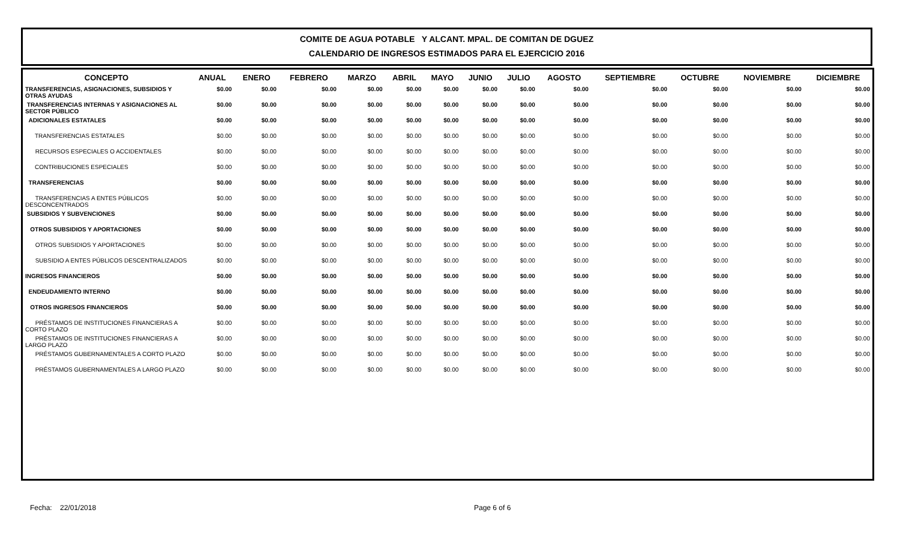COMITE DE AGUA POTABLE Y ALCANT. MPAL. DE COMITAN DE DGUEZ
CALENDARIO DE INGRESOS ESTIMADOS PARA EL EJERCICIO 2016
| CONCEPTO | ANUAL | ENERO | FEBRERO | MARZO | ABRIL | MAYO | JUNIO | JULIO | AGOSTO | SEPTIEMBRE | OCTUBRE | NOVIEMBRE | DICIEMBRE |
| --- | --- | --- | --- | --- | --- | --- | --- | --- | --- | --- | --- | --- | --- |
| TRANSFERENCIAS, ASIGNACIONES, SUBSIDIOS Y OTRAS AYUDAS | $0.00 | $0.00 | $0.00 | $0.00 | $0.00 | $0.00 | $0.00 | $0.00 | $0.00 | $0.00 | $0.00 | $0.00 | $0.00 |
| TRANSFERENCIAS INTERNAS Y ASIGNACIONES AL SECTOR PÚBLICO | $0.00 | $0.00 | $0.00 | $0.00 | $0.00 | $0.00 | $0.00 | $0.00 | $0.00 | $0.00 | $0.00 | $0.00 | $0.00 |
| ADICIONALES ESTATALES | $0.00 | $0.00 | $0.00 | $0.00 | $0.00 | $0.00 | $0.00 | $0.00 | $0.00 | $0.00 | $0.00 | $0.00 | $0.00 |
| TRANSFERENCIAS ESTATALES | $0.00 | $0.00 | $0.00 | $0.00 | $0.00 | $0.00 | $0.00 | $0.00 | $0.00 | $0.00 | $0.00 | $0.00 | $0.00 |
| RECURSOS ESPECIALES O ACCIDENTALES | $0.00 | $0.00 | $0.00 | $0.00 | $0.00 | $0.00 | $0.00 | $0.00 | $0.00 | $0.00 | $0.00 | $0.00 | $0.00 |
| CONTRIBUCIONES ESPECIALES | $0.00 | $0.00 | $0.00 | $0.00 | $0.00 | $0.00 | $0.00 | $0.00 | $0.00 | $0.00 | $0.00 | $0.00 | $0.00 |
| TRANSFERENCIAS | $0.00 | $0.00 | $0.00 | $0.00 | $0.00 | $0.00 | $0.00 | $0.00 | $0.00 | $0.00 | $0.00 | $0.00 | $0.00 |
| TRANSFERENCIAS A ENTES PÚBLICOS DESCONCENTRADOS | $0.00 | $0.00 | $0.00 | $0.00 | $0.00 | $0.00 | $0.00 | $0.00 | $0.00 | $0.00 | $0.00 | $0.00 | $0.00 |
| SUBSIDIOS Y SUBVENCIONES | $0.00 | $0.00 | $0.00 | $0.00 | $0.00 | $0.00 | $0.00 | $0.00 | $0.00 | $0.00 | $0.00 | $0.00 | $0.00 |
| OTROS SUBSIDIOS Y APORTACIONES | $0.00 | $0.00 | $0.00 | $0.00 | $0.00 | $0.00 | $0.00 | $0.00 | $0.00 | $0.00 | $0.00 | $0.00 | $0.00 |
| OTROS SUBSIDIOS Y APORTACIONES | $0.00 | $0.00 | $0.00 | $0.00 | $0.00 | $0.00 | $0.00 | $0.00 | $0.00 | $0.00 | $0.00 | $0.00 | $0.00 |
| SUBSIDIO A ENTES PÚBLICOS DESCENTRALIZADOS | $0.00 | $0.00 | $0.00 | $0.00 | $0.00 | $0.00 | $0.00 | $0.00 | $0.00 | $0.00 | $0.00 | $0.00 | $0.00 |
| INGRESOS FINANCIEROS | $0.00 | $0.00 | $0.00 | $0.00 | $0.00 | $0.00 | $0.00 | $0.00 | $0.00 | $0.00 | $0.00 | $0.00 | $0.00 |
| ENDEUDAMIENTO INTERNO | $0.00 | $0.00 | $0.00 | $0.00 | $0.00 | $0.00 | $0.00 | $0.00 | $0.00 | $0.00 | $0.00 | $0.00 | $0.00 |
| OTROS INGRESOS FINANCIEROS | $0.00 | $0.00 | $0.00 | $0.00 | $0.00 | $0.00 | $0.00 | $0.00 | $0.00 | $0.00 | $0.00 | $0.00 | $0.00 |
| PRÉSTAMOS DE INSTITUCIONES FINANCIERAS A CORTO PLAZO | $0.00 | $0.00 | $0.00 | $0.00 | $0.00 | $0.00 | $0.00 | $0.00 | $0.00 | $0.00 | $0.00 | $0.00 | $0.00 |
| PRÉSTAMOS DE INSTITUCIONES FINANCIERAS A LARGO PLAZO | $0.00 | $0.00 | $0.00 | $0.00 | $0.00 | $0.00 | $0.00 | $0.00 | $0.00 | $0.00 | $0.00 | $0.00 | $0.00 |
| PRÉSTAMOS GUBERNAMENTALES A CORTO PLAZO | $0.00 | $0.00 | $0.00 | $0.00 | $0.00 | $0.00 | $0.00 | $0.00 | $0.00 | $0.00 | $0.00 | $0.00 | $0.00 |
| PRÉSTAMOS GUBERNAMENTALES A LARGO PLAZO | $0.00 | $0.00 | $0.00 | $0.00 | $0.00 | $0.00 | $0.00 | $0.00 | $0.00 | $0.00 | $0.00 | $0.00 | $0.00 |
Fecha: 22/01/2018 Page 6 of 6